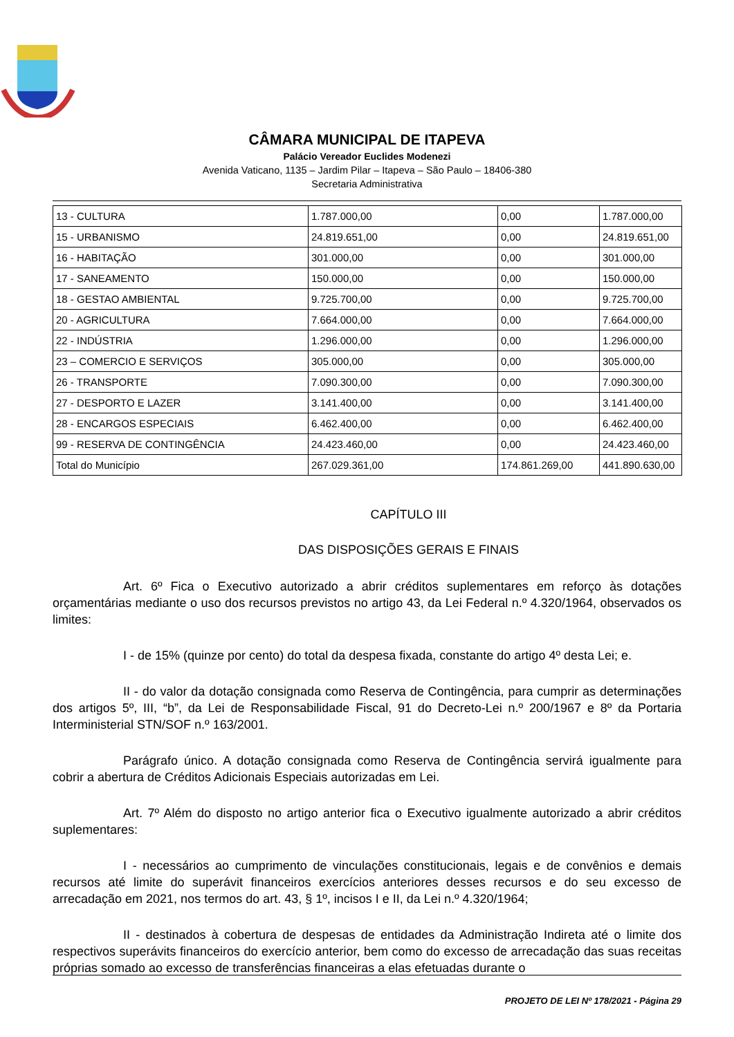CÂMARA MUNICIPAL DE ITAPEVA
Palácio Vereador Euclides Modenezi
Avenida Vaticano, 1135 – Jardim Pilar – Itapeva – São Paulo – 18406-380
Secretaria Administrativa
| 13 - CULTURA | 1.787.000,00 | 0,00 | 1.787.000,00 |
| 15 - URBANISMO | 24.819.651,00 | 0,00 | 24.819.651,00 |
| 16 - HABITAÇÃO | 301.000,00 | 0,00 | 301.000,00 |
| 17 - SANEAMENTO | 150.000,00 | 0,00 | 150.000,00 |
| 18 - GESTAO AMBIENTAL | 9.725.700,00 | 0,00 | 9.725.700,00 |
| 20 - AGRICULTURA | 7.664.000,00 | 0,00 | 7.664.000,00 |
| 22 - INDÚSTRIA | 1.296.000,00 | 0,00 | 1.296.000,00 |
| 23 – COMERCIO E SERVIÇOS | 305.000,00 | 0,00 | 305.000,00 |
| 26 - TRANSPORTE | 7.090.300,00 | 0,00 | 7.090.300,00 |
| 27 - DESPORTO E LAZER | 3.141.400,00 | 0,00 | 3.141.400,00 |
| 28 - ENCARGOS ESPECIAIS | 6.462.400,00 | 0,00 | 6.462.400,00 |
| 99 - RESERVA DE CONTINGÊNCIA | 24.423.460,00 | 0,00 | 24.423.460,00 |
| Total do Município | 267.029.361,00 | 174.861.269,00 | 441.890.630,00 |
CAPÍTULO III
DAS DISPOSIÇÕES GERAIS E FINAIS
Art. 6º Fica o Executivo autorizado a abrir créditos suplementares em reforço às dotações orçamentárias mediante o uso dos recursos previstos no artigo 43, da Lei Federal n.º 4.320/1964, observados os limites:
I - de 15% (quinze por cento) do total da despesa fixada, constante do artigo 4º desta Lei; e.
II - do valor da dotação consignada como Reserva de Contingência, para cumprir as determinações dos artigos 5º, III, “b”, da Lei de Responsabilidade Fiscal, 91 do Decreto-Lei n.º 200/1967 e 8º da Portaria Interministerial STN/SOF n.º 163/2001.
Parágrafo único. A dotação consignada como Reserva de Contingência servirá igualmente para cobrir a abertura de Créditos Adicionais Especiais autorizadas em Lei.
Art. 7º Além do disposto no artigo anterior fica o Executivo igualmente autorizado a abrir créditos suplementares:
I - necessários ao cumprimento de vinculações constitucionais, legais e de convênios e demais recursos até limite do superávit financeiros exercícios anteriores desses recursos e do seu excesso de arrecadação em 2021, nos termos do art. 43, § 1º, incisos I e II, da Lei n.º 4.320/1964;
II - destinados à cobertura de despesas de entidades da Administração Indireta até o limite dos respectivos superávits financeiros do exercício anterior, bem como do excesso de arrecadação das suas receitas próprias somado ao excesso de transferências financeiras a elas efetuadas durante o
PROJETO DE LEI Nº 178/2021 - Página 29